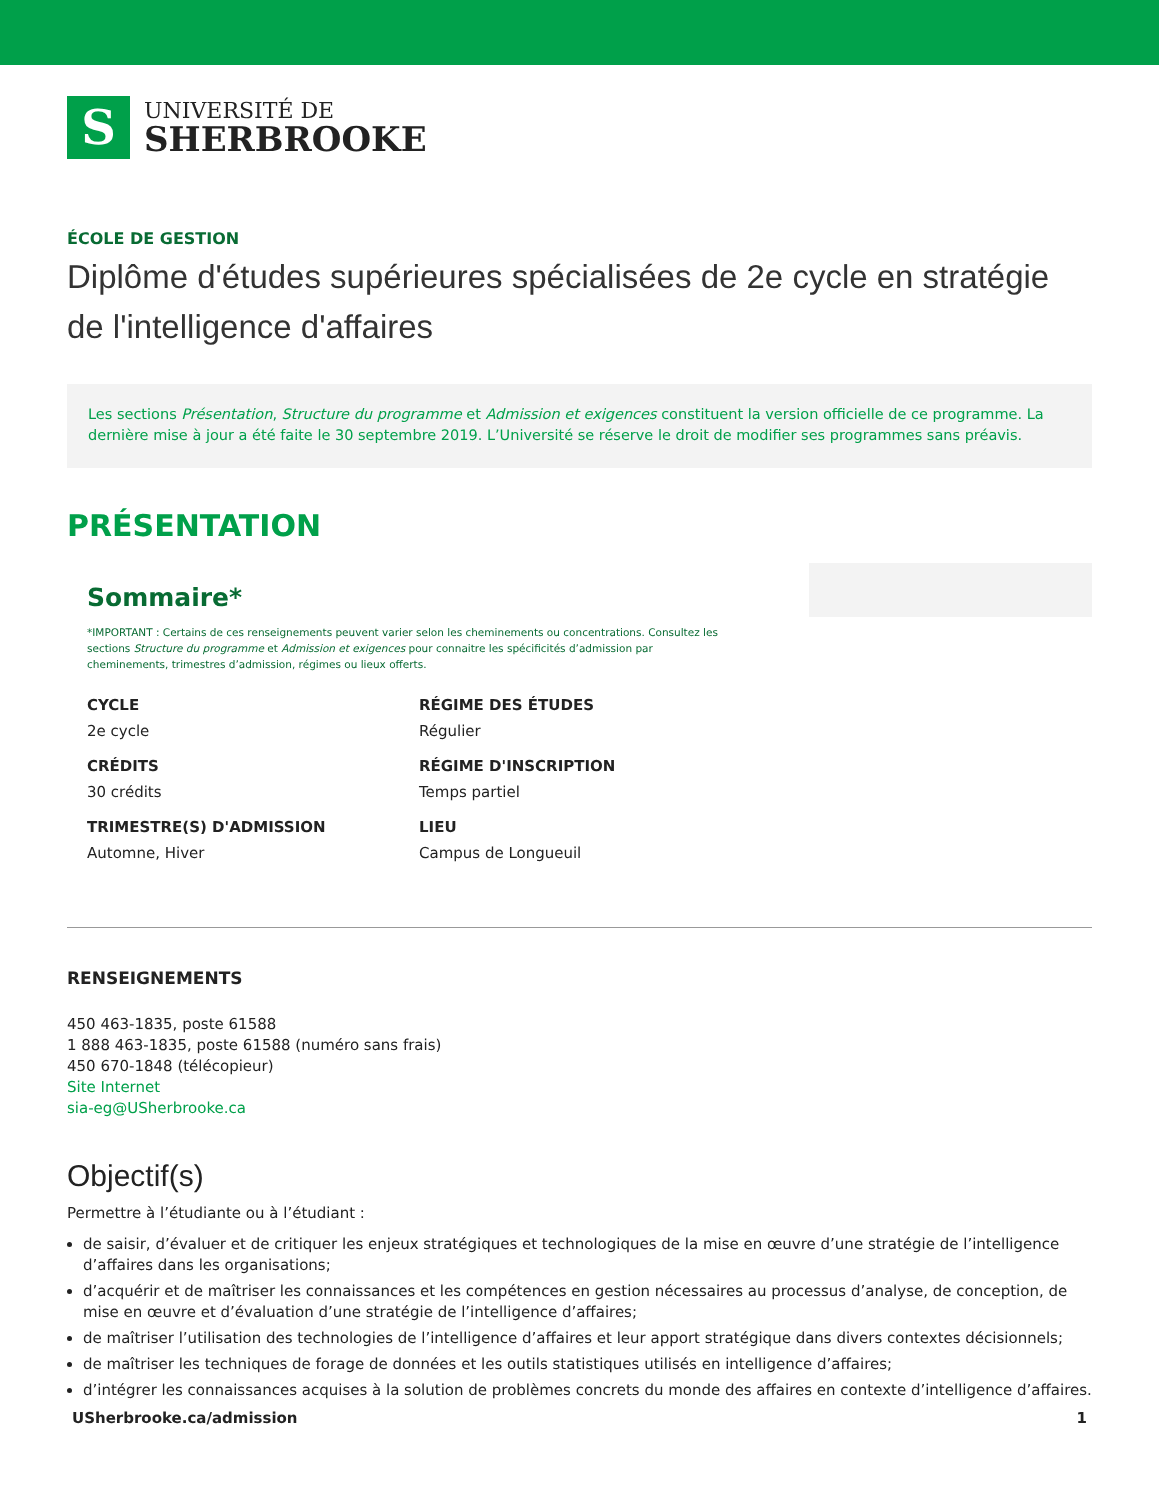S
UNIVERSITÉ DE
SHERBROOKE
ÉCOLE DE GESTION
Diplôme d'études supérieures spécialisées de 2e cycle en stratégie de l'intelligence d'affaires
Les sections Présentation, Structure du programme et Admission et exigences constituent la version officielle de ce programme. La dernière mise à jour a été faite le 30 septembre 2019. L’Université se réserve le droit de modifier ses programmes sans préavis.
PRÉSENTATION
Sommaire*
*IMPORTANT : Certains de ces renseignements peuvent varier selon les cheminements ou concentrations. Consultez les sections Structure du programme et Admission et exigences pour connaitre les spécificités d’admission par cheminements, trimestres d’admission, régimes ou lieux offerts.
CYCLE
2e cycle
RÉGIME DES ÉTUDES
Régulier
CRÉDITS
30 crédits
RÉGIME D'INSCRIPTION
Temps partiel
TRIMESTRE(S) D'ADMISSION
Automne, Hiver
LIEU
Campus de Longueuil
RENSEIGNEMENTS
450 463-1835, poste 61588
1 888 463-1835, poste 61588 (numéro sans frais)
450 670-1848 (télécopieur)
Site Internet
sia-eg@USherbrooke.ca
Objectif(s)
Permettre à l’étudiante ou à l’étudiant :
de saisir, d’évaluer et de critiquer les enjeux stratégiques et technologiques de la mise en œuvre d’une stratégie de l’intelligence d’affaires dans les organisations;
d’acquérir et de maîtriser les connaissances et les compétences en gestion nécessaires au processus d’analyse, de conception, de mise en œuvre et d’évaluation d’une stratégie de l’intelligence d’affaires;
de maîtriser l’utilisation des technologies de l’intelligence d’affaires et leur apport stratégique dans divers contextes décisionnels;
de maîtriser les techniques de forage de données et les outils statistiques utilisés en intelligence d’affaires;
d’intégrer les connaissances acquises à la solution de problèmes concrets du monde des affaires en contexte d’intelligence d’affaires.
USherbrooke.ca/admission 1